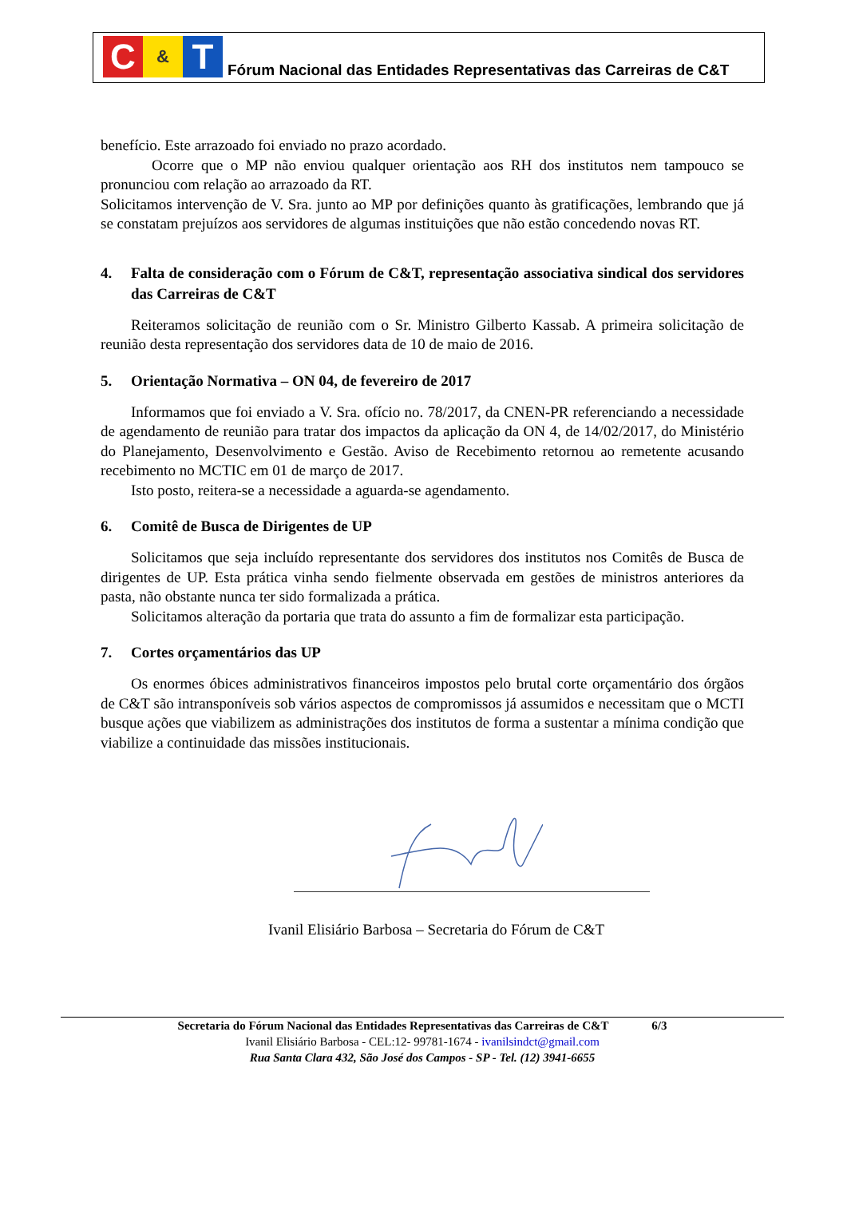C
&
T
Fórum Nacional das Entidades Representativas das Carreiras de C&T
benefício. Este arrazoado foi enviado no prazo acordado.
Ocorre que o MP não enviou qualquer orientação aos RH dos institutos nem tampouco se pronunciou com relação ao arrazoado da RT.
Solicitamos intervenção de V. Sra. junto ao MP por definições quanto às gratificações, lembrando que já se constatam prejuízos aos servidores de algumas instituições que não estão concedendo novas RT.
4. Falta de consideração com o Fórum de C&T, representação associativa sindical dos servidores das Carreiras de C&T
Reiteramos solicitação de reunião com o Sr. Ministro Gilberto Kassab. A primeira solicitação de reunião desta representação dos servidores data de 10 de maio de 2016.
5. Orientação Normativa – ON 04, de fevereiro de 2017
Informamos que foi enviado a V. Sra. ofício no. 78/2017, da CNEN-PR referenciando a necessidade de agendamento de reunião para tratar dos impactos da aplicação da ON 4, de 14/02/2017, do Ministério do Planejamento, Desenvolvimento e Gestão. Aviso de Recebimento retornou ao remetente acusando recebimento no MCTIC em 01 de março de 2017.
Isto posto, reitera-se a necessidade a aguarda-se agendamento.
6. Comitê de Busca de Dirigentes de UP
Solicitamos que seja incluído representante dos servidores dos institutos nos Comitês de Busca de dirigentes de UP. Esta prática vinha sendo fielmente observada em gestões de ministros anteriores da pasta, não obstante nunca ter sido formalizada a prática.
Solicitamos alteração da portaria que trata do assunto a fim de formalizar esta participação.
7. Cortes orçamentários das UP
Os enormes óbices administrativos financeiros impostos pelo brutal corte orçamentário dos órgãos de C&T são intransponíveis sob vários aspectos de compromissos já assumidos e necessitam que o MCTI busque ações que viabilizem as administrações dos institutos de forma a sustentar a mínima condição que viabilize a continuidade das missões institucionais.
Ivanil Elisiário Barbosa – Secretaria do Fórum de C&T
Secretaria do Fórum Nacional das Entidades Representativas das Carreiras de C&T 6/3
Ivanil Elisiário Barbosa - CEL:12- 99781-1674 - ivanilsindct@gmail.com
Rua Santa Clara 432, São José dos Campos - SP - Tel. (12) 3941-6655